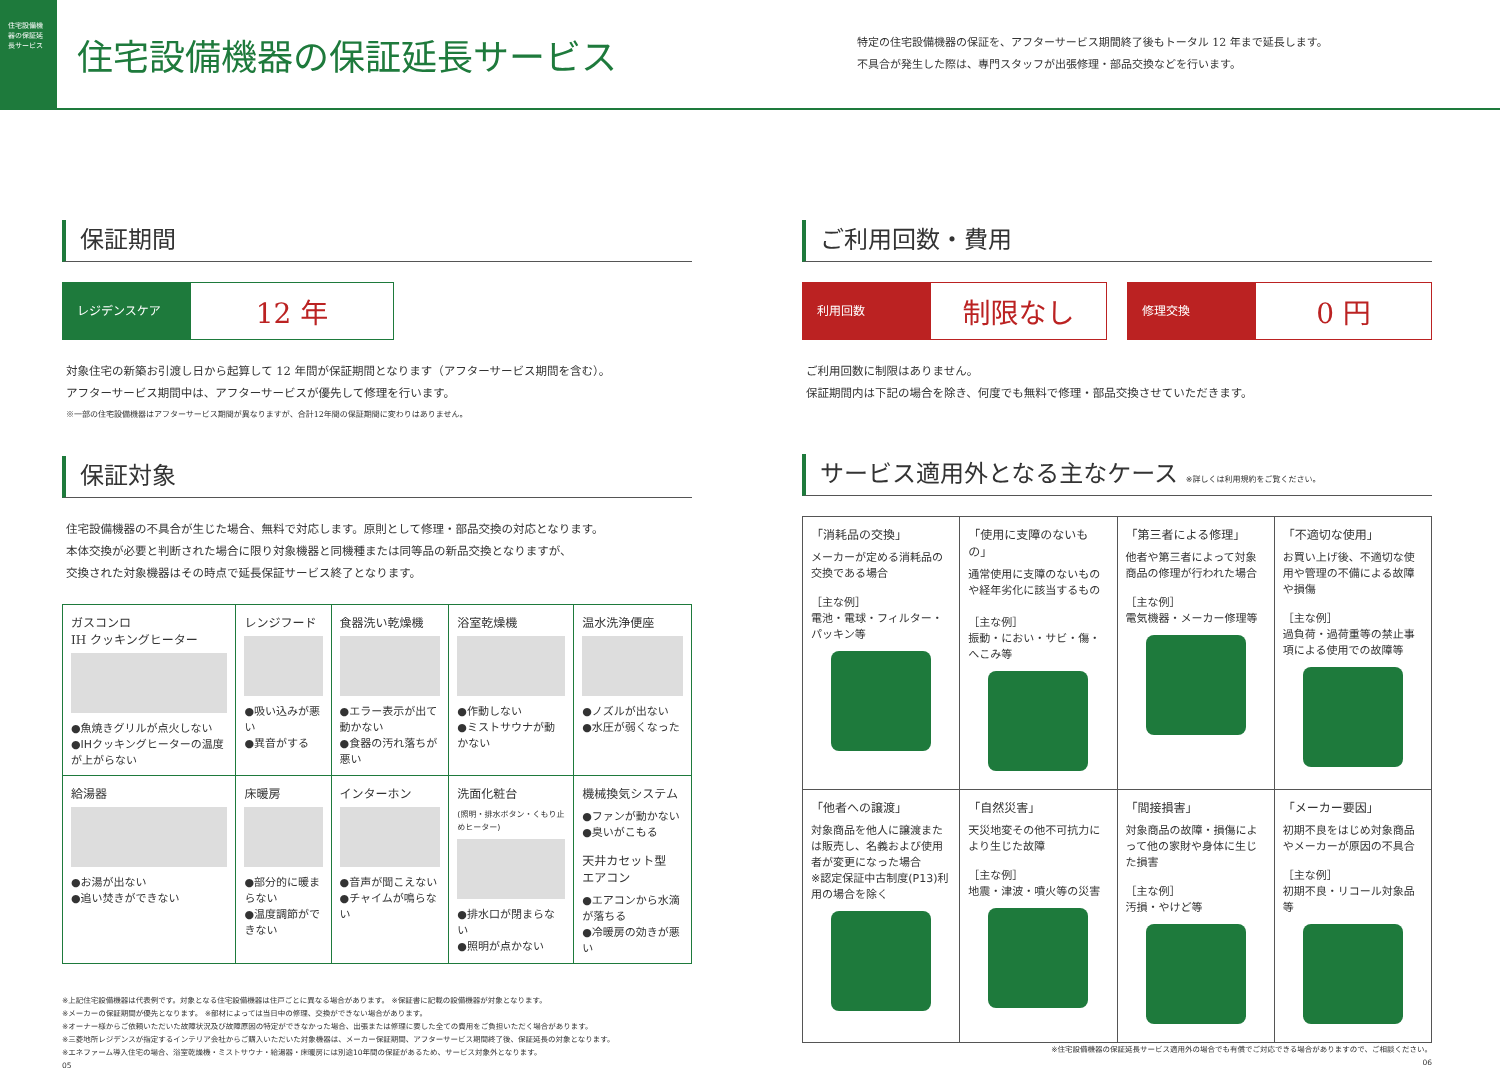住宅設備機器の保証延長サービス
住宅設備機器の保証延長サービス
特定の住宅設備機器の保証を、アフターサービス期間終了後もトータル 12 年まで延長します。
不具合が発生した際は、専門スタッフが出張修理・部品交換などを行います。
保証期間
レジデンスケア 12 年
対象住宅の新築お引渡し日から起算して 12 年間が保証期間となります（アフターサービス期間を含む）。
アフターサービス期間中は、アフターサービスが優先して修理を行います。
※一部の住宅設備機器はアフターサービス期間が異なりますが、合計12年間の保証期間に変わりはありません。
保証対象
住宅設備機器の不具合が生じた場合、無料で対応します。原則として修理・部品交換の対応となります。
本体交換が必要と判断された場合に限り対象機器と同機種または同等品の新品交換となりますが、
交換された対象機器はその時点で延長保証サービス終了となります。
| ガスコンロ IH クッキングヒーター ●魚焼きグリルが点火しない ●IHクッキングヒーターの温度が上がらない | レンジフード ●吸い込みが悪い ●異音がする | 食器洗い乾燥機 ●エラー表示が出て動かない ●食器の汚れ落ちが悪い | 浴室乾燥機 ●作動しない ●ミストサウナが動かない | 温水洗浄便座 ●ノズルが出ない ●水圧が弱くなった |
| 給湯器 ●お湯が出ない ●追い焚きができない | 床暖房 ●部分的に暖まらない ●温度調節ができない | インターホン ●音声が聞こえない ●チャイムが鳴らない | 洗面化粧台 (照明・排水ボタン・くもり止めヒーター) ●排水口が閉まらない ●照明が点かない | 機械換気システム ●ファンが動かない ●臭いがこもる 天井カセット型 エアコン ●エアコンから水滴が落ちる ●冷暖房の効きが悪い |
※上記住宅設備機器は代表例です。対象となる住宅設備機器は住戸ごとに異なる場合があります。 ※保証書に記載の設備機器が対象となります。
※メーカーの保証期間が優先となります。 ※部材によっては当日中の修理、交換ができない場合があります。
※オーナー様からご依頼いただいた故障状況及び故障原因の特定ができなかった場合、出張または修理に要した全ての費用をご負担いただく場合があります。
※三菱地所レジデンスが指定するインテリア会社からご購入いただいた対象機器は、メーカー保証期間、アフターサービス期間終了後、保証延長の対象となります。
※エネファーム導入住宅の場合、浴室乾燥機・ミストサウナ・給湯器・床暖房には別途10年間の保証があるため、サービス対象外となります。
05
ご利用回数・費用
利用回数 制限なし
修理交換 0 円
ご利用回数に制限はありません。
保証期間内は下記の場合を除き、何度でも無料で修理・部品交換させていただきます。
サービス適用外となる主なケース ※詳しくは利用規約をご覧ください。
| 「消耗品の交換」 メーカーが定める消耗品の交換である場合 ［主な例］ 電池・電球・フィルター・パッキン等 | 「使用に支障のないもの」 通常使用に支障のないものや経年劣化に該当するもの ［主な例］ 振動・におい・サビ・傷・へこみ等 | 「第三者による修理」 他者や第三者によって対象商品の修理が行われた場合 ［主な例］ 電気機器・メーカー修理等 | 「不適切な使用」 お買い上げ後、不適切な使用や管理の不備による故障や損傷 ［主な例］ 過負荷・過荷重等の禁止事項による使用での故障等 |
| 「他者への譲渡」 対象商品を他人に譲渡または販売し、名義および使用者が変更になった場合 ※認定保証中古制度(P13)利用の場合を除く | 「自然災害」 天災地変その他不可抗力により生じた故障 ［主な例］ 地震・津波・噴火等の災害 | 「間接損害」 対象商品の故障・損傷によって他の家財や身体に生じた損害 ［主な例］ 汚損・やけど等 | 「メーカー要因」 初期不良をはじめ対象商品やメーカーが原因の不具合 ［主な例］ 初期不良・リコール対象品等 |
※住宅設備機器の保証延長サービス適用外の場合でも有償でご対応できる場合がありますので、ご相談ください。
06